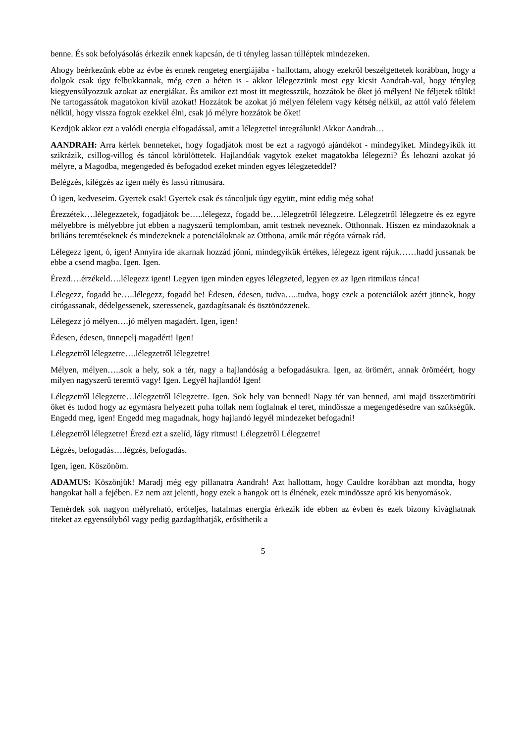benne. És sok befolyásolás érkezik ennek kapcsán, de ti tényleg lassan túlléptek mindezeken.
Ahogy beérkezünk ebbe az évbe és ennek rengeteg energiájába - hallottam, ahogy ezekről beszélgettetek korábban, hogy a dolgok csak úgy felbukkannak, még ezen a héten is - akkor lélegezzünk most egy kicsit Aandrah-val, hogy tényleg kiegyensúlyozzuk azokat az energiákat. És amikor ezt most itt megtesszük, hozzátok be őket jó mélyen! Ne féljetek tőlük! Ne tartogassátok magatokon kívül azokat! Hozzátok be azokat jó mélyen félelem vagy kétség nélkül, az attól való félelem nélkül, hogy vissza fogtok ezekkel élni, csak jó mélyre hozzátok be őket!
Kezdjük akkor ezt a valódi energia elfogadással, amit a lélegzettel integrálunk! Akkor Aandrah…
AANDRAH: Arra kérlek benneteket, hogy fogadjátok most be ezt a ragyogó ajándékot - mindegyiket. Mindegyikük itt szikrázik, csillog-villog és táncol körülöttetek. Hajlandóak vagytok ezeket magatokba lélegezni? És lehozni azokat jó mélyre, a Magodba, megengeded és befogadod ezeket minden egyes lélegzeteddel?
Belégzés, kilégzés az igen mély és lassú ritmusára.
Ó igen, kedveseim. Gyertek csak! Gyertek csak és táncoljuk úgy együtt, mint eddig még soha!
Érezzétek….lélegezzetek, fogadjátok be…..lélegezz, fogadd be….lélegzetről lélegzetre. Lélegzetről lélegzetre és ez egyre mélyebbre is mélyebbre jut ebben a nagyszerű templomban, amit testnek neveznek. Otthonnak. Hiszen ez mindazoknak a briliáns teremtéseknek és mindezeknek a potenciáloknak az Otthona, amik már régóta várnak rád.
Lélegezz igent, ó, igen! Annyira ide akarnak hozzád jönni, mindegyikük értékes, lélegezz igent rájuk……hadd jussanak be ebbe a csend magba. Igen. Igen.
Érezd….érzékeld….lélegezz igent! Legyen igen minden egyes lélegzeted, legyen ez az Igen ritmikus tánca!
Lélegezz, fogadd be…..lélegezz, fogadd be! Édesen, édesen, tudva…..tudva, hogy ezek a potenciálok azért jönnek, hogy cirógassanak, dédelgessenek, szeressenek, gazdagítsanak és ösztönözzenek.
Lélegezz jó mélyen….jó mélyen magadért. Igen, igen!
Édesen, édesen, ünnepelj magadért! Igen!
Lélegzetről lélegzetre….lélegzetről lélegzetre!
Mélyen, mélyen…..sok a hely, sok a tér, nagy a hajlandóság a befogadásukra. Igen, az örömért, annak öröméért, hogy milyen nagyszerű teremtő vagy! Igen. Legyél hajlandó! Igen!
Lélegzetről lélegzetre…lélegzetről lélegzetre. Igen. Sok hely van benned! Nagy tér van benned, ami majd összetömöríti őket és tudod hogy az egymásra helyezett puha tollak nem foglalnak el teret, mindössze a megengedésedre van szükségük. Engedd meg, igen! Engedd meg magadnak, hogy hajlandó legyél mindezeket befogadni!
Lélegzetről lélegzetre! Érezd ezt a szelíd, lágy ritmust! Lélegzetről Lélegzetre!
Légzés, befogadás….légzés, befogadás.
Igen, igen. Köszönöm.
ADAMUS: Köszönjük! Maradj még egy pillanatra Aandrah! Azt hallottam, hogy Cauldre korábban azt mondta, hogy hangokat hall a fejében. Ez nem azt jelenti, hogy ezek a hangok ott is élnének, ezek mindössze apró kis benyomások.
Temérdek sok nagyon mélyreható, erőteljes, hatalmas energia érkezik ide ebben az évben és ezek bizony kivághatnak titeket az egyensúlyból vagy pedig gazdagíthatják, erősíthetik a
5